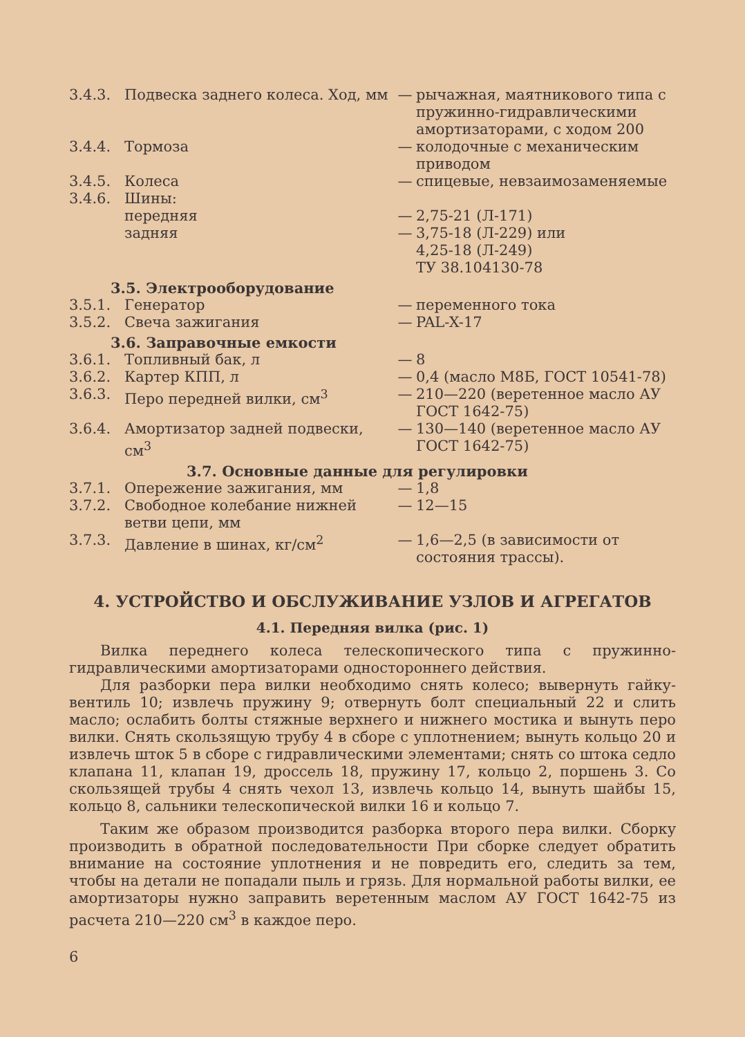| 3.4.3. | Подвеска заднего колеса. Ход, мм | — | рычажная, маятникового типа с пружинно-гидравлическими амортизаторами, с ходом 200 |
| 3.4.4. | Тормоза | — | колодочные с механическим приводом |
| 3.4.5. | Колеса | — | спицевые, невзаимозаменяемые |
| 3.4.6. | Шины: | | |
| | передняя | — | 2,75-21 (Л-171) |
| | задняя | — | 3,75-18 (Л-229) или 4,25-18 (Л-249) ТУ 38.104130-78 |
| 3.5. Электрооборудование | | | |
| 3.5.1. | Генератор | — | переменного тока |
| 3.5.2. | Свеча зажигания | — | PAL-X-17 |
| 3.6. Заправочные емкости | | | |
| 3.6.1. | Топливный бак, л | — | 8 |
| 3.6.2. | Картер КПП, л | — | 0,4 (масло М8Б, ГОСТ 10541-78) |
| 3.6.3. | Перо передней вилки, см<sup>3</sup> | — | 210—220 (веретенное масло АУ ГОСТ 1642-75) |
| 3.6.4. | Амортизатор задней подвески, см<sup>3</sup> | — | 130—140 (веретенное масло АУ ГОСТ 1642-75) |
| 3.7. Основные данные для регулировки | | | |
| 3.7.1. | Опережение зажигания, мм | — | 1,8 |
| 3.7.2. | Свободное колебание нижней ветви цепи, мм | — | 12—15 |
| 3.7.3. | Давление в шинах, кг/см<sup>2</sup> | — | 1,6—2,5 (в зависимости от состояния трассы). |
4. УСТРОЙСТВО И ОБСЛУЖИВАНИЕ УЗЛОВ И АГРЕГАТОВ
4.1. Передняя вилка (рис. 1)
Вилка переднего колеса телескопического типа с пружинно-гидравлическими амортизаторами одностороннего действия.
Для разборки пера вилки необходимо снять колесо; вывернуть гайку-вентиль 10; извлечь пружину 9; отвернуть болт специальный 22 и слить масло; ослабить болты стяжные верхнего и нижнего мостика и вынуть перо вилки. Снять скользящую трубу 4 в сборе с уплотнением; вынуть кольцо 20 и извлечь шток 5 в сборе с гидравлическими элементами; снять со штока седло клапана 11, клапан 19, дроссель 18, пружину 17, кольцо 2, поршень 3. Со скользящей трубы 4 снять чехол 13, извлечь кольцо 14, вынуть шайбы 15, кольцо 8, сальники телескопической вилки 16 и кольцо 7.
Таким же образом производится разборка второго пера вилки. Сборку производить в обратной последовательности При сборке следует обратить внимание на состояние уплотнения и не повредить его, следить за тем, чтобы на детали не попадали пыль и грязь. Для нормальной работы вилки, ее амортизаторы нужно заправить веретенным маслом АУ ГОСТ 1642-75 из расчета 210—220 см<sup>3</sup> в каждое перо.
6